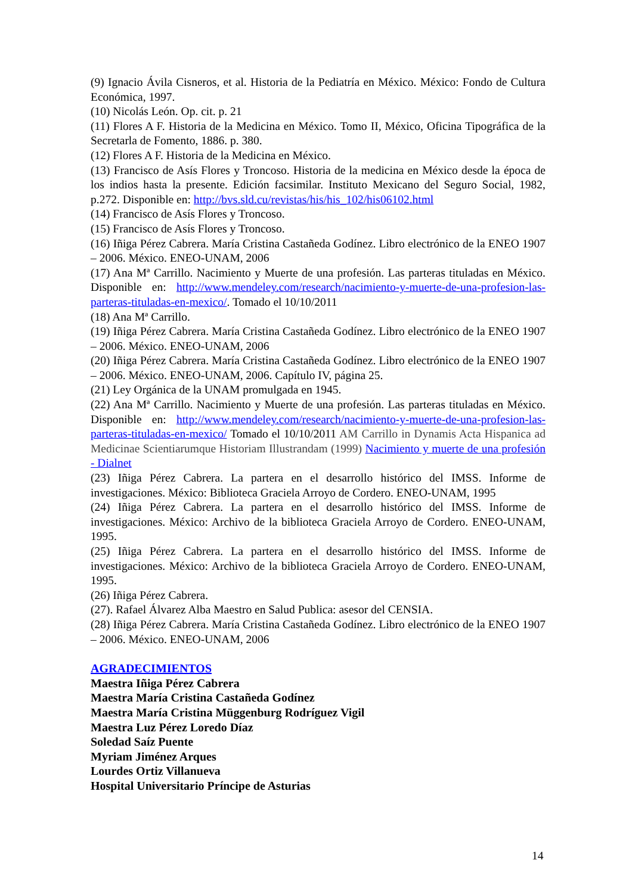(9) Ignacio Ávila Cisneros, et al. Historia de la Pediatría en México. México: Fondo de Cultura Económica, 1997.
(10) Nicolás León. Op. cit. p. 21
(11) Flores A F. Historia de la Medicina en México. Tomo II, México, Oficina Tipográfica de la Secretarla de Fomento, 1886. p. 380.
(12) Flores A F. Historia de la Medicina en México.
(13) Francisco de Asís Flores y Troncoso. Historia de la medicina en México desde la época de los indios hasta la presente. Edición facsimilar. Instituto Mexicano del Seguro Social, 1982, p.272. Disponible en: http://bvs.sld.cu/revistas/his/his_102/his06102.html
(14) Francisco de Asís Flores y Troncoso.
(15) Francisco de Asís Flores y Troncoso.
(16) Iñiga Pérez Cabrera. María Cristina Castañeda Godínez. Libro electrónico de la ENEO 1907 – 2006. México. ENEO-UNAM, 2006
(17) Ana Mª Carrillo. Nacimiento y Muerte de una profesión. Las parteras tituladas en México. Disponible en: http://www.mendeley.com/research/nacimiento-y-muerte-de-una-profesion-las-parteras-tituladas-en-mexico/. Tomado el 10/10/2011
(18) Ana Mª Carrillo.
(19) Iñiga Pérez Cabrera. María Cristina Castañeda Godínez. Libro electrónico de la ENEO 1907 – 2006. México. ENEO-UNAM, 2006
(20) Iñiga Pérez Cabrera. María Cristina Castañeda Godínez. Libro electrónico de la ENEO 1907 – 2006. México. ENEO-UNAM, 2006. Capítulo IV, página 25.
(21) Ley Orgánica de la UNAM promulgada en 1945.
(22) Ana Mª Carrillo. Nacimiento y Muerte de una profesión. Las parteras tituladas en México. Disponible en: http://www.mendeley.com/research/nacimiento-y-muerte-de-una-profesion-las-parteras-tituladas-en-mexico/ Tomado el 10/10/2011 AM Carrillo in Dynamis Acta Hispanica ad Medicinae Scientiarumque Historiam Illustrandam (1999) Nacimiento y muerte de una profesión - Dialnet
(23) Iñiga Pérez Cabrera. La partera en el desarrollo histórico del IMSS. Informe de investigaciones. México: Biblioteca Graciela Arroyo de Cordero. ENEO-UNAM, 1995
(24) Iñiga Pérez Cabrera. La partera en el desarrollo histórico del IMSS. Informe de investigaciones. México: Archivo de la biblioteca Graciela Arroyo de Cordero. ENEO-UNAM, 1995.
(25) Iñiga Pérez Cabrera. La partera en el desarrollo histórico del IMSS. Informe de investigaciones. México: Archivo de la biblioteca Graciela Arroyo de Cordero. ENEO-UNAM, 1995.
(26) Iñiga Pérez Cabrera.
(27). Rafael Álvarez Alba Maestro en Salud Publica: asesor del CENSIA.
(28) Iñiga Pérez Cabrera. María Cristina Castañeda Godínez. Libro electrónico de la ENEO 1907 – 2006. México. ENEO-UNAM, 2006
AGRADECIMIENTOS
Maestra Iñiga Pérez Cabrera
Maestra María Cristina Castañeda Godínez
Maestra María Cristina Müggenburg Rodríguez Vigil
Maestra Luz Pérez Loredo Díaz
Soledad Saíz Puente
Myriam Jiménez Arques
Lourdes Ortiz Villanueva
Hospital Universitario Príncipe de Asturias
14